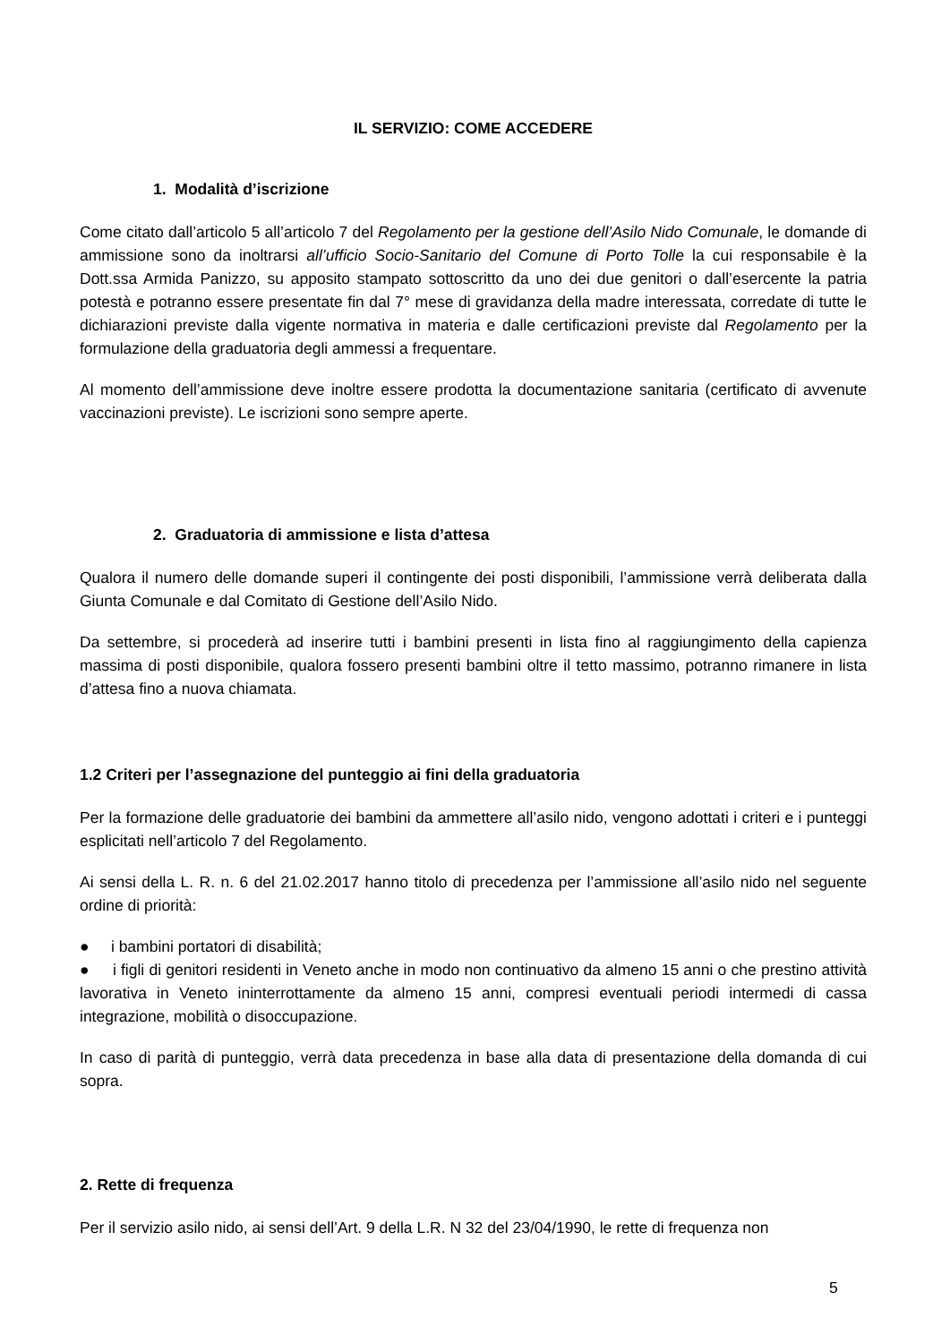IL SERVIZIO: COME ACCEDERE
1. Modalità d’iscrizione
Come citato dall’articolo 5 all’articolo 7 del Regolamento per la gestione dell’Asilo Nido Comunale, le domande di ammissione sono da inoltrarsi all’ufficio Socio-Sanitario del Comune di Porto Tolle la cui responsabile è la Dott.ssa Armida Panizzo, su apposito stampato sottoscritto da uno dei due genitori o dall’esercente la patria potestà e potranno essere presentate fin dal 7° mese di gravidanza della madre interessata, corredate di tutte le dichiarazioni previste dalla vigente normativa in materia e dalle certificazioni previste dal Regolamento per la formulazione della graduatoria degli ammessi a frequentare.
Al momento dell’ammissione deve inoltre essere prodotta la documentazione sanitaria (certificato di avvenute vaccinazioni previste). Le iscrizioni sono sempre aperte.
2. Graduatoria di ammissione e lista d’attesa
Qualora il numero delle domande superi il contingente dei posti disponibili, l’ammissione verrà deliberata dalla Giunta Comunale e dal Comitato di Gestione dell’Asilo Nido.
Da settembre, si procederà ad inserire tutti i bambini presenti in lista fino al raggiungimento della capienza massima di posti disponibile, qualora fossero presenti bambini oltre il tetto massimo, potranno rimanere in lista d’attesa fino a nuova chiamata.
1.2 Criteri per l’assegnazione del punteggio ai fini della graduatoria
Per la formazione delle graduatorie dei bambini da ammettere all’asilo nido, vengono adottati i criteri e i punteggi esplicitati nell’articolo 7 del Regolamento.
Ai sensi della L. R. n. 6 del 21.02.2017 hanno titolo di precedenza per l’ammissione all’asilo nido nel seguente ordine di priorità:
● i bambini portatori di disabilità;
● i figli di genitori residenti in Veneto anche in modo non continuativo da almeno 15 anni o che prestino attività lavorativa in Veneto ininterrottamente da almeno 15 anni, compresi eventuali periodi intermedi di cassa integrazione, mobilità o disoccupazione.
In caso di parità di punteggio, verrà data precedenza in base alla data di presentazione della domanda di cui sopra.
2. Rette di frequenza
Per il servizio asilo nido, ai sensi dell’Art. 9 della L.R. N 32 del 23/04/1990, le rette di frequenza non
5